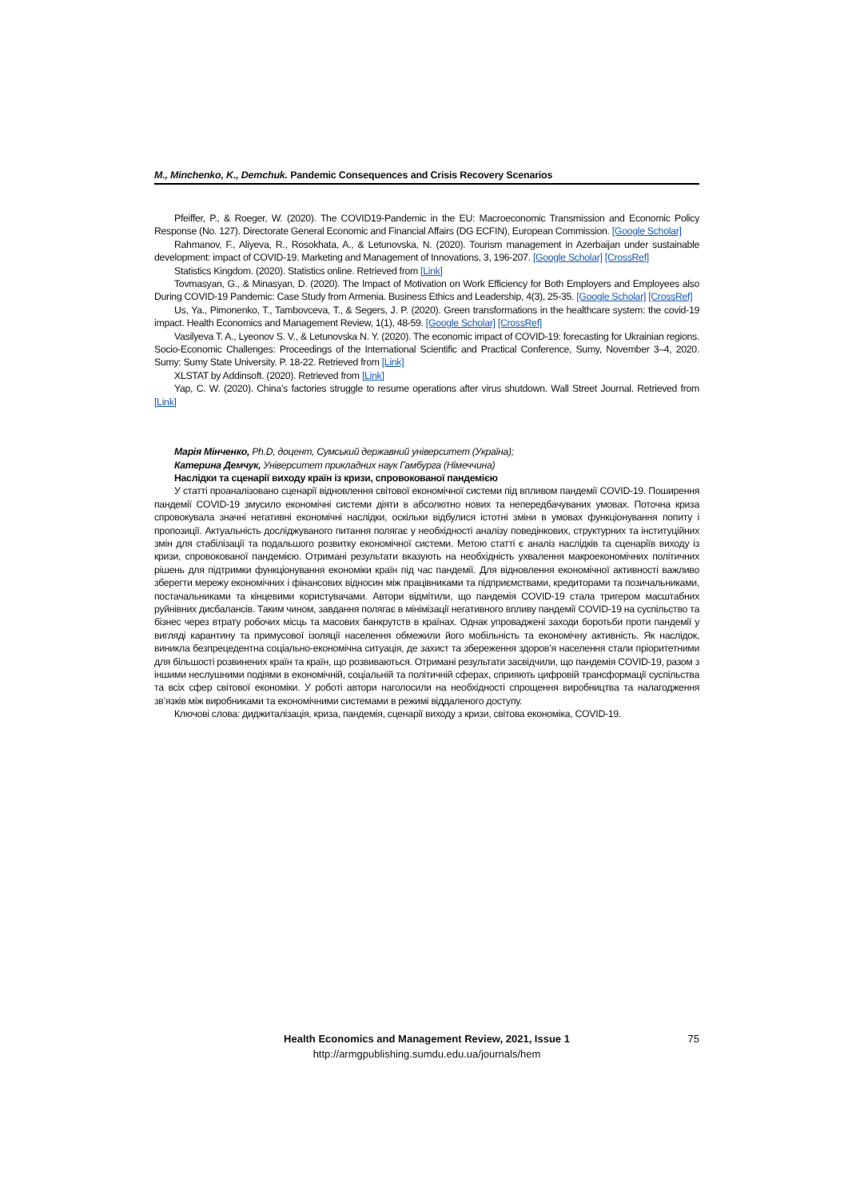M., Minchenko, K., Demchuk. Pandemic Consequences and Crisis Recovery Scenarios
Pfeiffer, P., & Roeger, W. (2020). The COVID19-Pandemic in the EU: Macroeconomic Transmission and Economic Policy Response (No. 127). Directorate General Economic and Financial Affairs (DG ECFIN), European Commission. [Google Scholar]
Rahmanov, F., Aliyeva, R., Rosokhata, A., & Letunovska, N. (2020). Tourism management in Azerbaijan under sustainable development: impact of COVID-19. Marketing and Management of Innovations, 3, 196-207. [Google Scholar] [CrossRef]
Statistics Kingdom. (2020). Statistics online. Retrieved from [Link]
Tovmasyan, G., & Minasyan, D. (2020). The Impact of Motivation on Work Efficiency for Both Employers and Employees also During COVID-19 Pandemic: Case Study from Armenia. Business Ethics and Leadership, 4(3), 25-35. [Google Scholar] [CrossRef]
Us, Ya., Pimonenko, T., Tambovceva, T., & Segers, J. P. (2020). Green transformations in the healthcare system: the covid-19 impact. Health Economics and Management Review, 1(1), 48-59. [Google Scholar] [CrossRef]
Vasilyeva T. A., Lyeonov S. V., & Letunovska N. Y. (2020). The economic impact of COVID-19: forecasting for Ukrainian regions. Socio-Economic Challenges: Proceedings of the International Scientific and Practical Conference, Sumy, November 3–4, 2020. Sumy: Sumy State University. P. 18-22. Retrieved from [Link]
XLSTAT by Addinsoft. (2020). Retrieved from [Link]
Yap, C. W. (2020). China’s factories struggle to resume operations after virus shutdown. Wall Street Journal. Retrieved from [Link]
Марія Мінченко, Ph.D, доцент, Сумський державний університет (Україна);
Катерина Демчук, Університет прикладних наук Гамбурга (Німеччина)
Наслідки та сценарії виходу країн із кризи, спровокованої пандемією
У статті проаналізовано сценарії відновлення світової економічної системи під впливом пандемії COVID-19. Поширення пандемії COVID-19 змусило економічні системи діяти в абсолютно нових та непередбачуваних умовах. Поточна криза спровокувала значні негативні економічні наслідки, оскільки відбулися істотні зміни в умовах функціонування попиту і пропозиції. Актуальність досліджуваного питання полягає у необхідності аналізу поведінкових, структурних та інституційних змін для стабілізації та подальшого розвитку економічної системи. Метою статті є аналіз наслідків та сценаріїв виходу із кризи, спровокованої пандемією. Отримані результати вказують на необхідність ухвалення макроекономічних політичних рішень для підтримки функціонування економіки країн під час пандемії. Для відновлення економічної активності важливо зберегти мережу економічних і фінансових відносин між працівниками та підприємствами, кредиторами та позичальниками, постачальниками та кінцевими користувачами. Автори відмітили, що пандемія COVID-19 стала тригером масштабних руйнівних дисбалансів. Таким чином, завдання полягає в мінімізації негативного впливу пандемії COVID-19 на суспільство та бізнес через втрату робочих місць та масових банкрутств в країнах. Однак упроваджені заходи боротьби проти пандемії у вигляді карантину та примусової ізоляції населення обмежили його мобільність та економічну активність. Як наслідок, виникла безпрецедентна соціально-економічна ситуація, де захист та збереження здоров’я населення стали пріоритетними для більшості розвинених країн та країн, що розвиваються. Отримані результати засвідчили, що пандемія COVID-19, разом з іншими неслушними подіями в економічній, соціальній та політичній сферах, сприяють цифровій трансформації суспільства та всіх сфер світової економіки. У роботі автори наголосили на необхідності спрощення виробництва та налагодження зв’язків між виробниками та економічними системами в режимі віддаленого доступу.
Ключові слова: диджиталізація, криза, пандемія, сценарії виходу з кризи, світова економіка, COVID-19.
Health Economics and Management Review, 2021, Issue 1 75
http://armgpublishing.sumdu.edu.ua/journals/hem